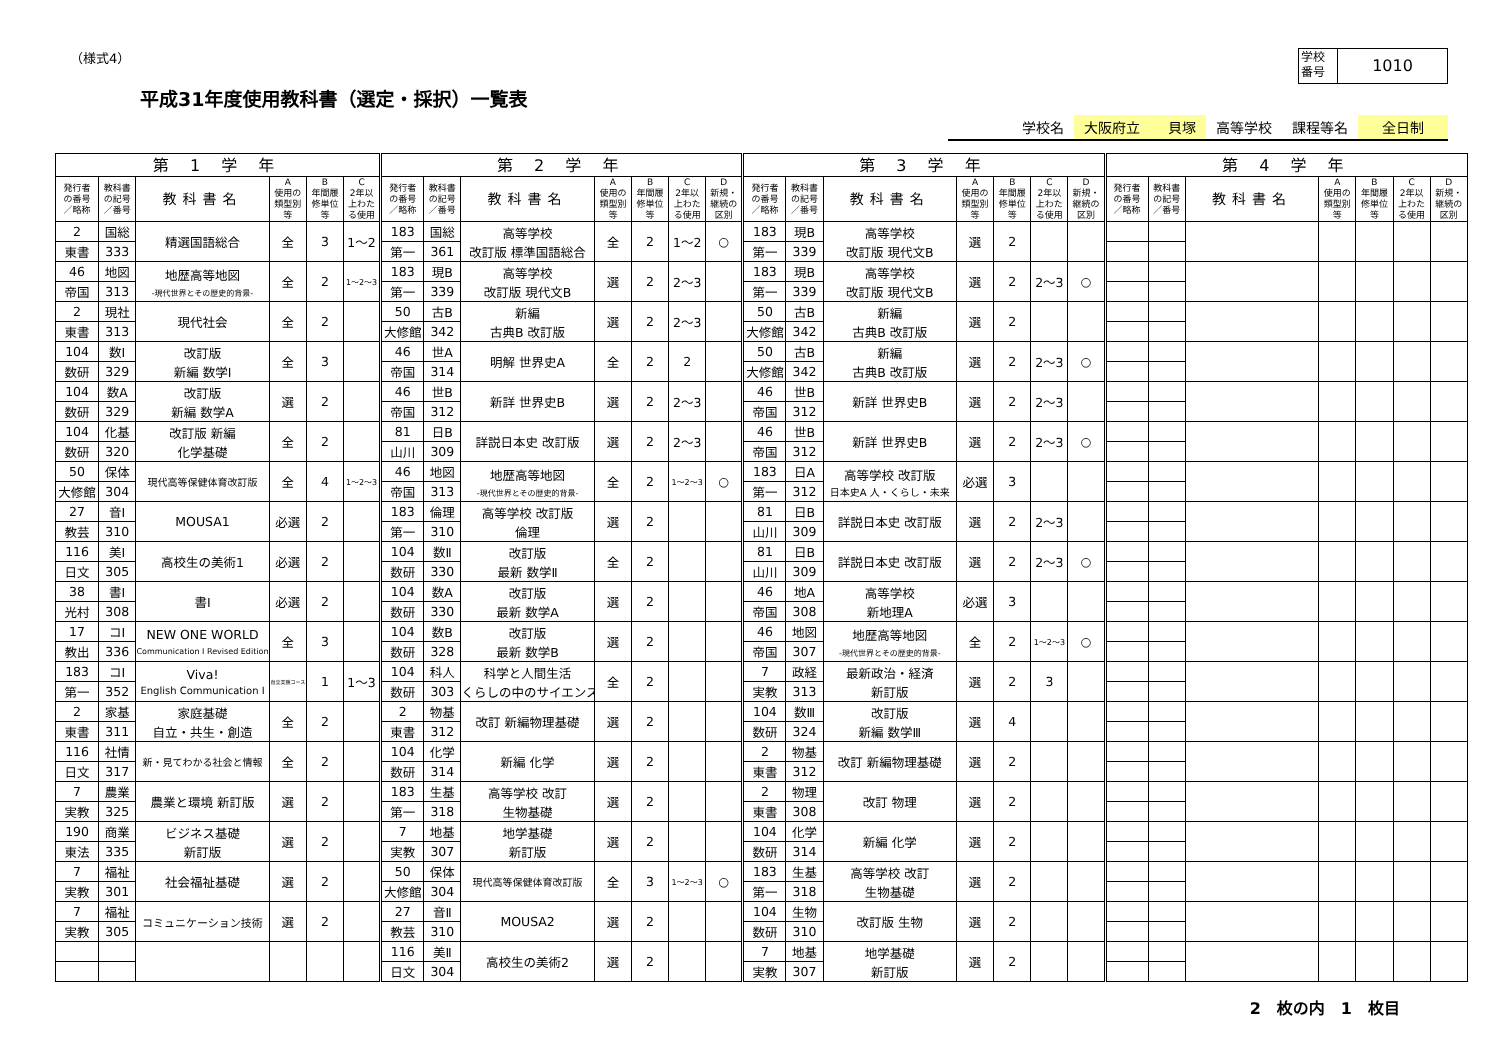（様式4）
学校番号
1010
平成31年度使用教科書（選定・採択）一覧表
学校名 大阪府立　　貝塚 高等学校 課程等名　全日制　
| 第 1 学 年 | | | | | | 第 2 学 年 | | | | | | | 第 3 学 年 | | | | | | | 第 4 学 年 | | | | | | |
| --- | --- | --- | --- | --- | --- | --- | --- | --- | --- | --- | --- | --- | --- | --- | --- | --- | --- | --- | --- | --- | --- | --- | --- | --- | --- | --- |
| 発行者 の番号 ／略称 | 教科書 の記号 ／番号 | 教科書名 | A 使用の 類型別 等 | B 年間履 修単位 等 | C 2年以 上わた る使用 | 発行者 の番号 ／略称 | 教科書 の記号 ／番号 | 教科書名 | A 使用の 類型別 等 | B 年間履 修単位 等 | C 2年以 上わた る使用 | D 新規・ 継続の 区別 | 発行者 の番号 ／略称 | 教科書 の記号 ／番号 | 教科書名 | A 使用の 類型別 等 | B 年間履 修単位 等 | C 2年以 上わた る使用 | D 新規・ 継続の 区別 | 発行者 の番号 ／略称 | 教科書 の記号 ／番号 | 教科書名 | A 使用の 類型別 等 | B 年間履 修単位 等 | C 2年以 上わた る使用 | D 新規・ 継続の 区別 |
| 2 | 国総 | 精選国語総合 | 全 | 3 | 1～2 | 183 | 国総 | 高等学校 改訂版 標準国語総合 | 全 | 2 | 1～2 | ○ | 183 | 現B | 高等学校 改訂版 現代文B | 選 | 2 | | | | | | | | | |
| 東書 | 333 | | | | | 第一 | 361 | | | | | | 第一 | 339 | | | | | | | | | | | | |
| 46 | 地図 | 地歴高等地図 -現代世界とその歴史的背景- | 全 | 2 | 1～2～3 | 183 | 現B | 高等学校 改訂版 現代文B | 選 | 2 | 2～3 | | 183 | 現B | 高等学校 改訂版 現代文B | 選 | 2 | 2～3 | ○ | | | | | | | |
| 帝国 | 313 | | | | | 第一 | 339 | | | | | | 第一 | 339 | | | | | | | | | | | | |
| 2 | 現社 | 現代社会 | 全 | 2 | | 50 | 古B | 新編 古典B 改訂版 | 選 | 2 | 2～3 | | 50 | 古B | 新編 古典B 改訂版 | 選 | 2 | | | | | | | | | |
| 東書 | 313 | | | | | 大修館 | 342 | | | | | | 大修館 | 342 | | | | | | | | | | | | |
| 104 | 数Ⅰ | 改訂版 新編 数学Ⅰ | 全 | 3 | | 46 | 世A | 明解 世界史A | 全 | 2 | 2 | | 50 | 古B | 新編 古典B 改訂版 | 選 | 2 | 2～3 | ○ | | | | | | | |
| 数研 | 329 | | | | | 帝国 | 314 | | | | | | 大修館 | 342 | | | | | | | | | | | | |
| 104 | 数A | 改訂版 新編 数学A | 選 | 2 | | 46 | 世B | 新詳 世界史B | 選 | 2 | 2～3 | | 46 | 世B | 新詳 世界史B | 選 | 2 | 2～3 | | | | | | | | |
| 数研 | 329 | | | | | 帝国 | 312 | | | | | | 帝国 | 312 | | | | | | | | | | | | |
| 104 | 化基 | 改訂版 新編 化学基礎 | 全 | 2 | | 81 | 日B | 詳説日本史 改訂版 | 選 | 2 | 2～3 | | 46 | 世B | 新詳 世界史B | 選 | 2 | 2～3 | ○ | | | | | | | |
| 数研 | 320 | | | | | 山川 | 309 | | | | | | 帝国 | 312 | | | | | | | | | | | | |
| 50 | 保体 | 現代高等保健体育改訂版 | 全 | 4 | 1～2～3 | 46 | 地図 | 地歴高等地図 -現代世界とその歴史的背景- | 全 | 2 | 1～2～3 | ○ | 183 | 日A | 高等学校 改訂版 日本史A 人・くらし・未来 | 必選 | 3 | | | | | | | | | |
| 大修館 | 304 | | | | | 帝国 | 313 | | | | | | 第一 | 312 | | | | | | | | | | | | |
| 27 | 音Ⅰ | MOUSA1 | 必選 | 2 | | 183 | 倫理 | 高等学校 改訂版 倫理 | 選 | 2 | | | 81 | 日B | 詳説日本史 改訂版 | 選 | 2 | 2～3 | | | | | | | | |
| 教芸 | 310 | | | | | 第一 | 310 | | | | | | 山川 | 309 | | | | | | | | | | | | |
| 116 | 美Ⅰ | 高校生の美術1 | 必選 | 2 | | 104 | 数Ⅱ | 改訂版 最新 数学Ⅱ | 全 | 2 | | | 81 | 日B | 詳説日本史 改訂版 | 選 | 2 | 2～3 | ○ | | | | | | | |
| 日文 | 305 | | | | | 数研 | 330 | | | | | | 山川 | 309 | | | | | | | | | | | | |
| 38 | 書Ⅰ | 書Ⅰ | 必選 | 2 | | 104 | 数A | 改訂版 最新 数学A | 選 | 2 | | | 46 | 地A | 高等学校 新地理A | 必選 | 3 | | | | | | | | | |
| 光村 | 308 | | | | | 数研 | 330 | | | | | | 帝国 | 308 | | | | | | | | | | | | |
| 17 | コⅠ | NEW ONE WORLD Communication Ⅰ Revised Edition | 全 | 3 | | 104 | 数B | 改訂版 最新 数学B | 選 | 2 | | | 46 | 地図 | 地歴高等地図 -現代世界とその歴史的背景- | 全 | 2 | 1～2～3 | ○ | | | | | | | |
| 教出 | 336 | | | | | 数研 | 328 | | | | | | 帝国 | 307 | | | | | | | | | | | | |
| 183 | コⅠ | Viva! English Communication Ⅰ | 自立支援コース | 1 | 1～3 | 104 | 科人 | 科学と人間生活 くらしの中のサイエンス | 全 | 2 | | | 7 | 政経 | 最新政治・経済 新訂版 | 選 | 2 | 3 | | | | | | | | |
| 第一 | 352 | | | | | 数研 | 303 | | | | | | 実教 | 313 | | | | | | | | | | | | |
| 2 | 家基 | 家庭基礎 自立・共生・創造 | 全 | 2 | | 2 | 物基 | 改訂 新編物理基礎 | 選 | 2 | | | 104 | 数Ⅲ | 改訂版 新編 数学Ⅲ | 選 | 4 | | | | | | | | | |
| 東書 | 311 | | | | | 東書 | 312 | | | | | | 数研 | 324 | | | | | | | | | | | | |
| 116 | 社情 | 新・見てわかる社会と情報 | 全 | 2 | | 104 | 化学 | 新編 化学 | 選 | 2 | | | 2 | 物基 | 改訂 新編物理基礎 | 選 | 2 | | | | | | | | | |
| 日文 | 317 | | | | | 数研 | 314 | | | | | | 東書 | 312 | | | | | | | | | | | | |
| 7 | 農業 | 農業と環境 新訂版 | 選 | 2 | | 183 | 生基 | 高等学校 改訂 生物基礎 | 選 | 2 | | | 2 | 物理 | 改訂 物理 | 選 | 2 | | | | | | | | | |
| 実教 | 325 | | | | | 第一 | 318 | | | | | | 東書 | 308 | | | | | | | | | | | | |
| 190 | 商業 | ビジネス基礎 新訂版 | 選 | 2 | | 7 | 地基 | 地学基礎 新訂版 | 選 | 2 | | | 104 | 化学 | 新編 化学 | 選 | 2 | | | | | | | | | |
| 東法 | 335 | | | | | 実教 | 307 | | | | | | 数研 | 314 | | | | | | | | | | | | |
| 7 | 福祉 | 社会福祉基礎 | 選 | 2 | | 50 | 保体 | 現代高等保健体育改訂版 | 全 | 3 | 1～2～3 | ○ | 183 | 生基 | 高等学校 改訂 生物基礎 | 選 | 2 | | | | | | | | | |
| 実教 | 301 | | | | | 大修館 | 304 | | | | | | 第一 | 318 | | | | | | | | | | | | |
| 7 | 福祉 | コミュニケーション技術 | 選 | 2 | | 27 | 音Ⅱ | MOUSA2 | 選 | 2 | | | 104 | 生物 | 改訂版 生物 | 選 | 2 | | | | | | | | | |
| 実教 | 305 | | | | | 教芸 | 310 | | | | | | 数研 | 310 | | | | | | | | | | | | |
| | | | | | | 116 | 美Ⅱ | 高校生の美術2 | 選 | 2 | | | 7 | 地基 | 地学基礎 新訂版 | 選 | 2 | | | | | | | | | |
| | | | | | | 日文 | 304 | | | | | | 実教 | 307 | | | | | | | | | | | | |
2　枚の内　1　枚目